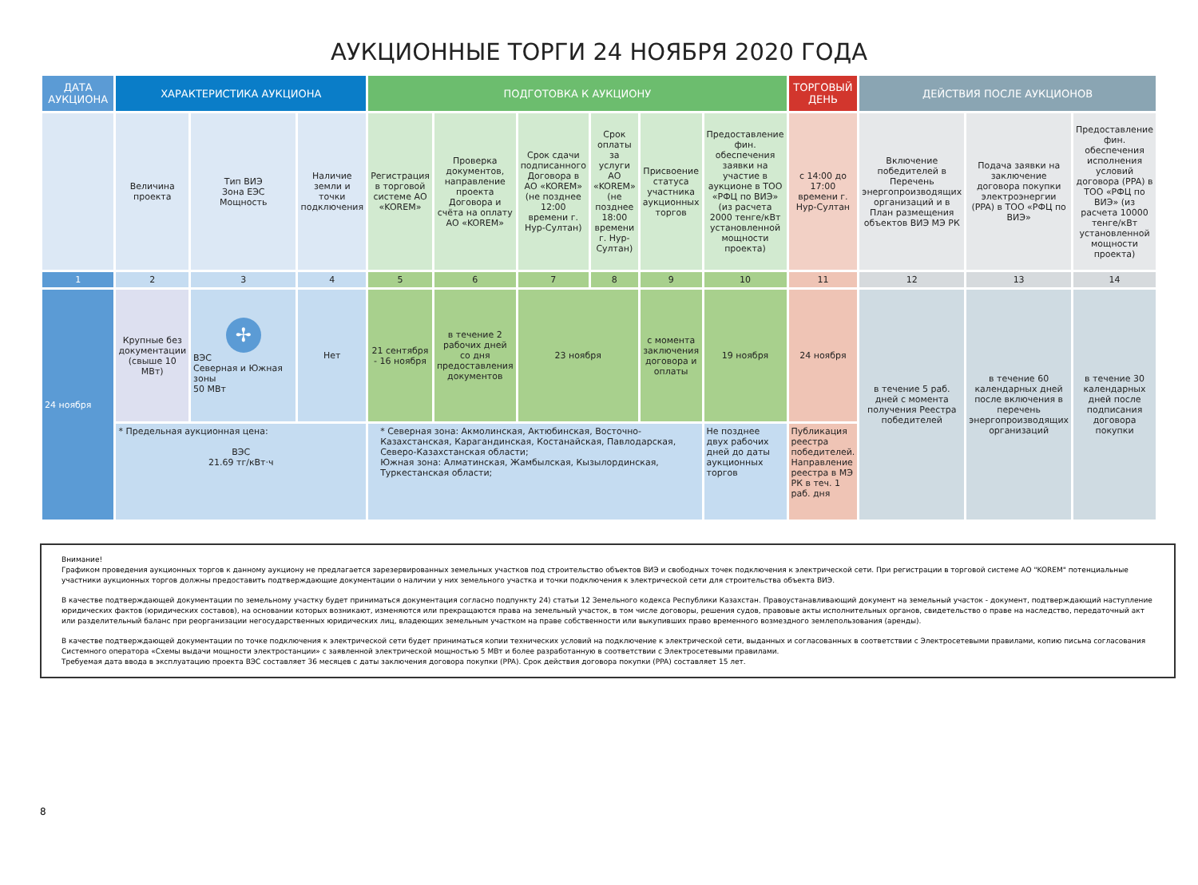АУКЦИОННЫЕ ТОРГИ 24 НОЯБРЯ 2020 ГОДА
| ДАТА АУКЦИОНА | ХАРАКТЕРИСТИКА АУКЦИОНА | | | ПОДГОТОВКА К АУКЦИОНУ | | | | | | ТОРГОВЫЙ ДЕНЬ | ДЕЙСТВИЯ ПОСЛЕ АУКЦИОНОВ | | |
| --- | --- | --- | --- | --- | --- | --- | --- | --- | --- | --- | --- | --- | --- |
| | Величина проекта | Тип ВИЭ Зона ЕЭС Мощность | Наличие земли и точки подключения | Регистрация в торговой системе АО «KOREM» | Проверка документов, направление проекта Договора и счёта на оплату АО «KOREM» | Срок сдачи подписанного Договора в АО «KOREM» (не позднее 12:00 времени г. Нур-Султан) | Срок оплаты за услуги АО «KOREM» (не позднее 18:00 времени г. Нур-Султан) | Присвоение статуса участника аукционных торгов | Предоставление фин. обеспечения заявки на участие в аукционе в ТОО «РФЦ по ВИЭ» (из расчета 2000 тенге/кВт установленной мощности проекта) | с 14:00 до 17:00 времени г. Нур-Султан | Включение победителей в Перечень энергопроизводящих организаций и в План размещения объектов ВИЭ МЭ РК | Подача заявки на заключение договора покупки электроэнергии (PPA) в ТОО «РФЦ по ВИЭ» | Предоставление фин. обеспечения исполнения условий договора (PPA) в ТОО «РФЦ по ВИЭ» (из расчета 10000 тенге/кВт установленной мощности проекта) |
| 1 | 2 | 3 | 4 | 5 | 6 | 7 | 8 | 9 | 10 | 11 | 12 | 13 | 14 |
| 24 ноября | Крупные без документации (свыше 10 МВт) | ✢ ВЭС Северная и Южная зоны 50 МВт | Нет | 21 сентября - 16 ноября | в течение 2 рабочих дней со дня предоставления документов | 23 ноября | | с момента заключения договора и оплаты | 19 ноября | 24 ноября | в течение 5 раб. дней с момента получения Реестра победителей | в течение 60 календарных дней после включения в перечень энергопроизводящих организаций | в течение 30 календарных дней после подписания договора покупки |
| | * Предельная аукционная цена: ВЭС 21.69 тг/кВт·ч | | | * Северная зона: Акмолинская, Актюбинская, Восточно-Казахстанская, Карагандинская, Костанайская, Павлодарская, Северо-Казахстанская области; Южная зона: Алматинская, Жамбылская, Кызылординская, Туркестанская области; | | | | | Не позднее двух рабочих дней до даты аукционных торгов | Публикация реестра победителей. Направление реестра в МЭ РК в теч. 1 раб. дня | | | |
Внимание!
Графиком проведения аукционных торгов к данному аукциону не предлагается зарезервированных земельных участков под строительство объектов ВИЭ и свободных точек подключения к электрической сети. При регистрации в торговой системе АО "KOREM" потенциальные участники аукционных торгов должны предоставить подтверждающие документации о наличии у них земельного участка и точки подключения к электрической сети для строительства объекта ВИЭ.
В качестве подтверждающей документации по земельному участку будет приниматься документация согласно подпункту 24) статьи 12 Земельного кодекса Республики Казахстан. Правоустанавливающий документ на земельный участок - документ, подтверждающий наступление юридических фактов (юридических составов), на основании которых возникают, изменяются или прекращаются права на земельный участок, в том числе договоры, решения судов, правовые акты исполнительных органов, свидетельство о праве на наследство, передаточный акт или разделительный баланс при реорганизации негосударственных юридических лиц, владеющих земельным участком на праве собственности или выкупивших право временного возмездного землепользования (аренды).
В качестве подтверждающей документации по точке подключения к электрической сети будет приниматься копии технических условий на подключение к электрической сети, выданных и согласованных в соответствии с Электросетевыми правилами, копию письма согласования Системного оператора «Схемы выдачи мощности электростанции» с заявленной электрической мощностью 5 МВт и более разработанную в соответствии с Электросетевыми правилами.
Требуемая дата ввода в эксплуатацию проекта ВЭС составляет 36 месяцев с даты заключения договора покупки (PPA). Срок действия договора покупки (PPA) составляет 15 лет.
8